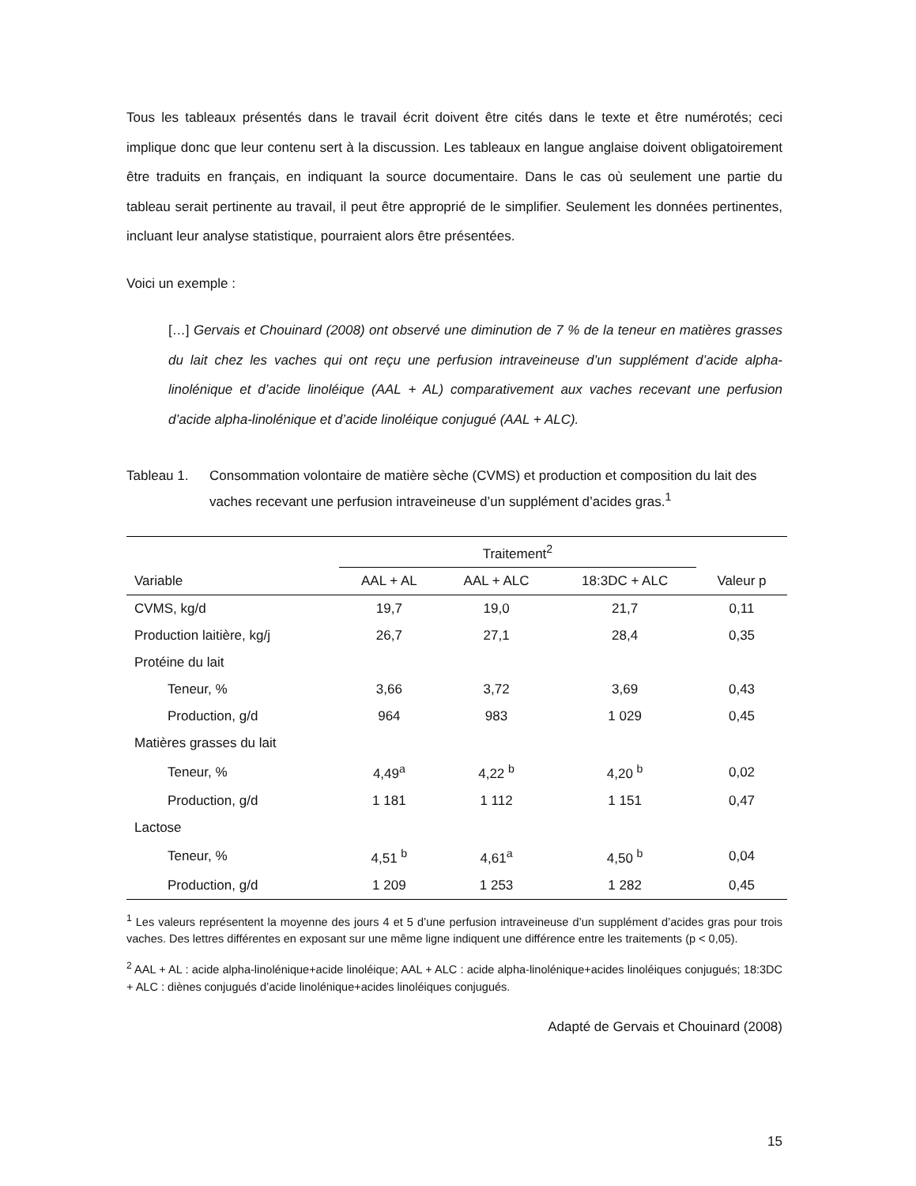Tous les tableaux présentés dans le travail écrit doivent être cités dans le texte et être numérotés; ceci implique donc que leur contenu sert à la discussion. Les tableaux en langue anglaise doivent obligatoirement être traduits en français, en indiquant la source documentaire. Dans le cas où seulement une partie du tableau serait pertinente au travail, il peut être approprié de le simplifier. Seulement les données pertinentes, incluant leur analyse statistique, pourraient alors être présentées.
Voici un exemple :
[…] Gervais et Chouinard (2008) ont observé une diminution de 7 % de la teneur en matières grasses du lait chez les vaches qui ont reçu une perfusion intraveineuse d’un supplément d’acide alpha-linolénique et d’acide linoléique (AAL + AL) comparativement aux vaches recevant une perfusion d’acide alpha-linolénique et d’acide linoléique conjugué (AAL + ALC).
Tableau 1. Consommation volontaire de matière sèche (CVMS) et production et composition du lait des vaches recevant une perfusion intraveineuse d’un supplément d’acides gras.<sup>1</sup>
| | Traitement<sup>2</sup> | | | |
| --- | --- | --- | --- | --- |
| Variable | AAL + AL | AAL + ALC | 18:3DC + ALC | Valeur p |
| CVMS, kg/d | 19,7 | 19,0 | 21,7 | 0,11 |
| Production laitière, kg/j | 26,7 | 27,1 | 28,4 | 0,35 |
| Protéine du lait | | | | |
| Teneur, % | 3,66 | 3,72 | 3,69 | 0,43 |
| Production, g/d | 964 | 983 | 1 029 | 0,45 |
| Matières grasses du lait | | | | |
| Teneur, % | 4,49<sup>a</sup> | 4,22 <sup>b</sup> | 4,20 <sup>b</sup> | 0,02 |
| Production, g/d | 1 181 | 1 112 | 1 151 | 0,47 |
| Lactose | | | | |
| Teneur, % | 4,51 <sup>b</sup> | 4,61<sup>a</sup> | 4,50 <sup>b</sup> | 0,04 |
| Production, g/d | 1 209 | 1 253 | 1 282 | 0,45 |
<sup>1</sup> Les valeurs représentent la moyenne des jours 4 et 5 d’une perfusion intraveineuse d’un supplément d’acides gras pour trois vaches. Des lettres différentes en exposant sur une même ligne indiquent une différence entre les traitements (p < 0,05).
<sup>2</sup> AAL + AL : acide alpha-linolénique+acide linoléique; AAL + ALC : acide alpha-linolénique+acides linoléiques conjugués; 18:3DC + ALC : diènes conjugués d’acide linolénique+acides linoléiques conjugués.
Adapté de Gervais et Chouinard (2008)
15